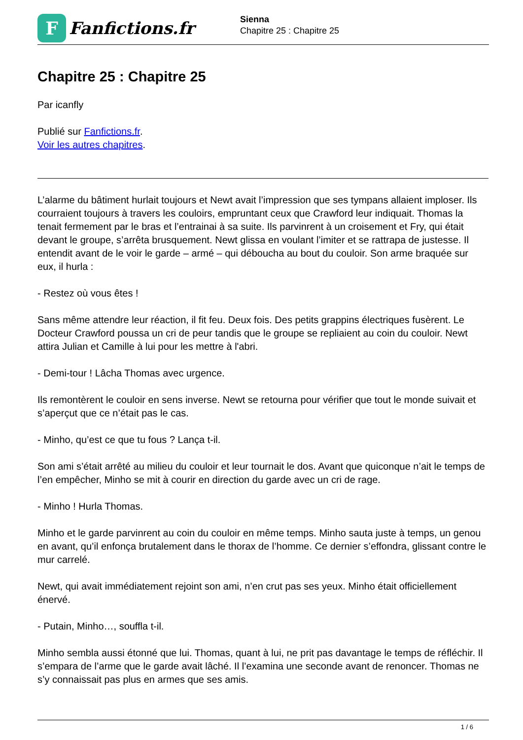F
Fanfictions.fr
Sienna
Chapitre 25 : Chapitre 25
Chapitre 25 : Chapitre 25
Par icanfly
Publié sur Fanfictions.fr.
Voir les autres chapitres.
L’alarme du bâtiment hurlait toujours et Newt avait l’impression que ses tympans allaient imploser. Ils courraient toujours à travers les couloirs, empruntant ceux que Crawford leur indiquait. Thomas la tenait fermement par le bras et l’entrainai à sa suite. Ils parvinrent à un croisement et Fry, qui était devant le groupe, s’arrêta brusquement. Newt glissa en voulant l’imiter et se rattrapa de justesse. Il entendit avant de le voir le garde – armé – qui déboucha au bout du couloir. Son arme braquée sur eux, il hurla :
- Restez où vous êtes !
Sans même attendre leur réaction, il fit feu. Deux fois. Des petits grappins électriques fusèrent. Le Docteur Crawford poussa un cri de peur tandis que le groupe se repliaient au coin du couloir. Newt attira Julian et Camille à lui pour les mettre à l'abri.
- Demi-tour ! Lâcha Thomas avec urgence.
Ils remontèrent le couloir en sens inverse. Newt se retourna pour vérifier que tout le monde suivait et s’aperçut que ce n’était pas le cas.
- Minho, qu’est ce que tu fous ? Lança t-il.
Son ami s’était arrêté au milieu du couloir et leur tournait le dos. Avant que quiconque n’ait le temps de l’en empêcher, Minho se mit à courir en direction du garde avec un cri de rage.
- Minho ! Hurla Thomas.
Minho et le garde parvinrent au coin du couloir en même temps. Minho sauta juste à temps, un genou en avant, qu’il enfonça brutalement dans le thorax de l’homme. Ce dernier s’effondra, glissant contre le mur carrelé.
Newt, qui avait immédiatement rejoint son ami, n’en crut pas ses yeux. Minho était officiellement énervé.
- Putain, Minho…, souffla t-il.
Minho sembla aussi étonné que lui. Thomas, quant à lui, ne prit pas davantage le temps de réfléchir. Il s’empara de l’arme que le garde avait lâché. Il l’examina une seconde avant de renoncer. Thomas ne s’y connaissait pas plus en armes que ses amis.
1 / 6